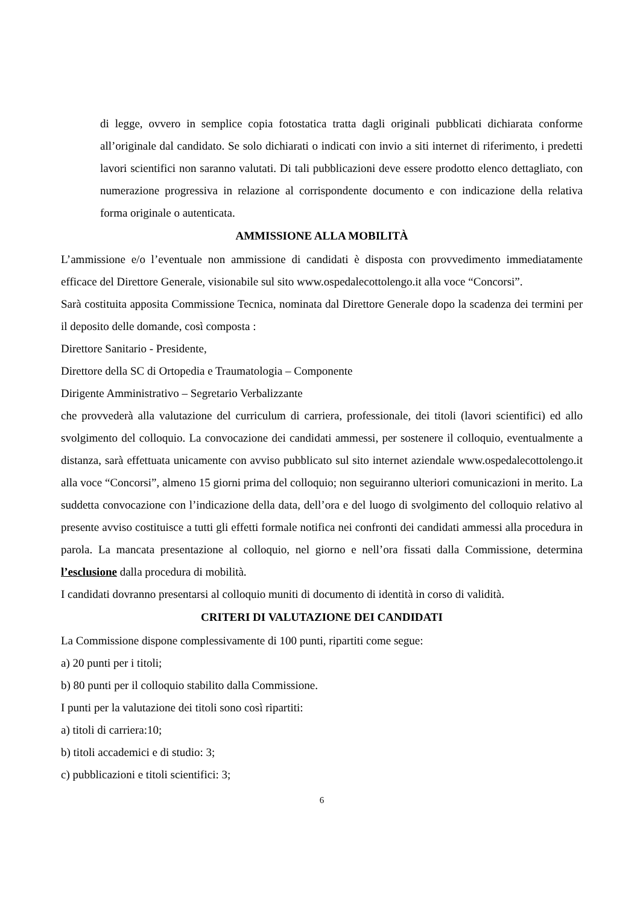di legge, ovvero in semplice copia fotostatica tratta dagli originali pubblicati dichiarata conforme all’originale dal candidato. Se solo dichiarati o indicati con invio a siti internet di riferimento, i predetti lavori scientifici non saranno valutati. Di tali pubblicazioni deve essere prodotto elenco dettagliato, con numerazione progressiva in relazione al corrispondente documento e con indicazione della relativa forma originale o autenticata.
AMMISSIONE ALLA MOBILITÀ
L’ammissione e/o l’eventuale non ammissione di candidati è disposta con provvedimento immediatamente efficace del Direttore Generale, visionabile sul sito www.ospedalecottolengo.it alla voce “Concorsi”.
Sarà costituita apposita Commissione Tecnica, nominata dal Direttore Generale dopo la scadenza dei termini per il deposito delle domande, così composta :
Direttore Sanitario - Presidente,
Direttore della SC di Ortopedia e Traumatologia – Componente
Dirigente Amministrativo – Segretario Verbalizzante
che provvederà alla valutazione del curriculum di carriera, professionale, dei titoli (lavori scientifici) ed allo svolgimento del colloquio. La convocazione dei candidati ammessi, per sostenere il colloquio, eventualmente a distanza, sarà effettuata unicamente con avviso pubblicato sul sito internet aziendale www.ospedalecottolengo.it alla voce “Concorsi”, almeno 15 giorni prima del colloquio; non seguiranno ulteriori comunicazioni in merito. La suddetta convocazione con l’indicazione della data, dell’ora e del luogo di svolgimento del colloquio relativo al presente avviso costituisce a tutti gli effetti formale notifica nei confronti dei candidati ammessi alla procedura in parola. La mancata presentazione al colloquio, nel giorno e nell’ora fissati dalla Commissione, determina l’esclusione dalla procedura di mobilità.
I candidati dovranno presentarsi al colloquio muniti di documento di identità in corso di validità.
CRITERI DI VALUTAZIONE DEI CANDIDATI
La Commissione dispone complessivamente di 100 punti, ripartiti come segue:
a) 20 punti per i titoli;
b) 80 punti per il colloquio stabilito dalla Commissione.
I punti per la valutazione dei titoli sono così ripartiti:
a) titoli di carriera:10;
b) titoli accademici e di studio: 3;
c) pubblicazioni e titoli scientifici: 3;
6